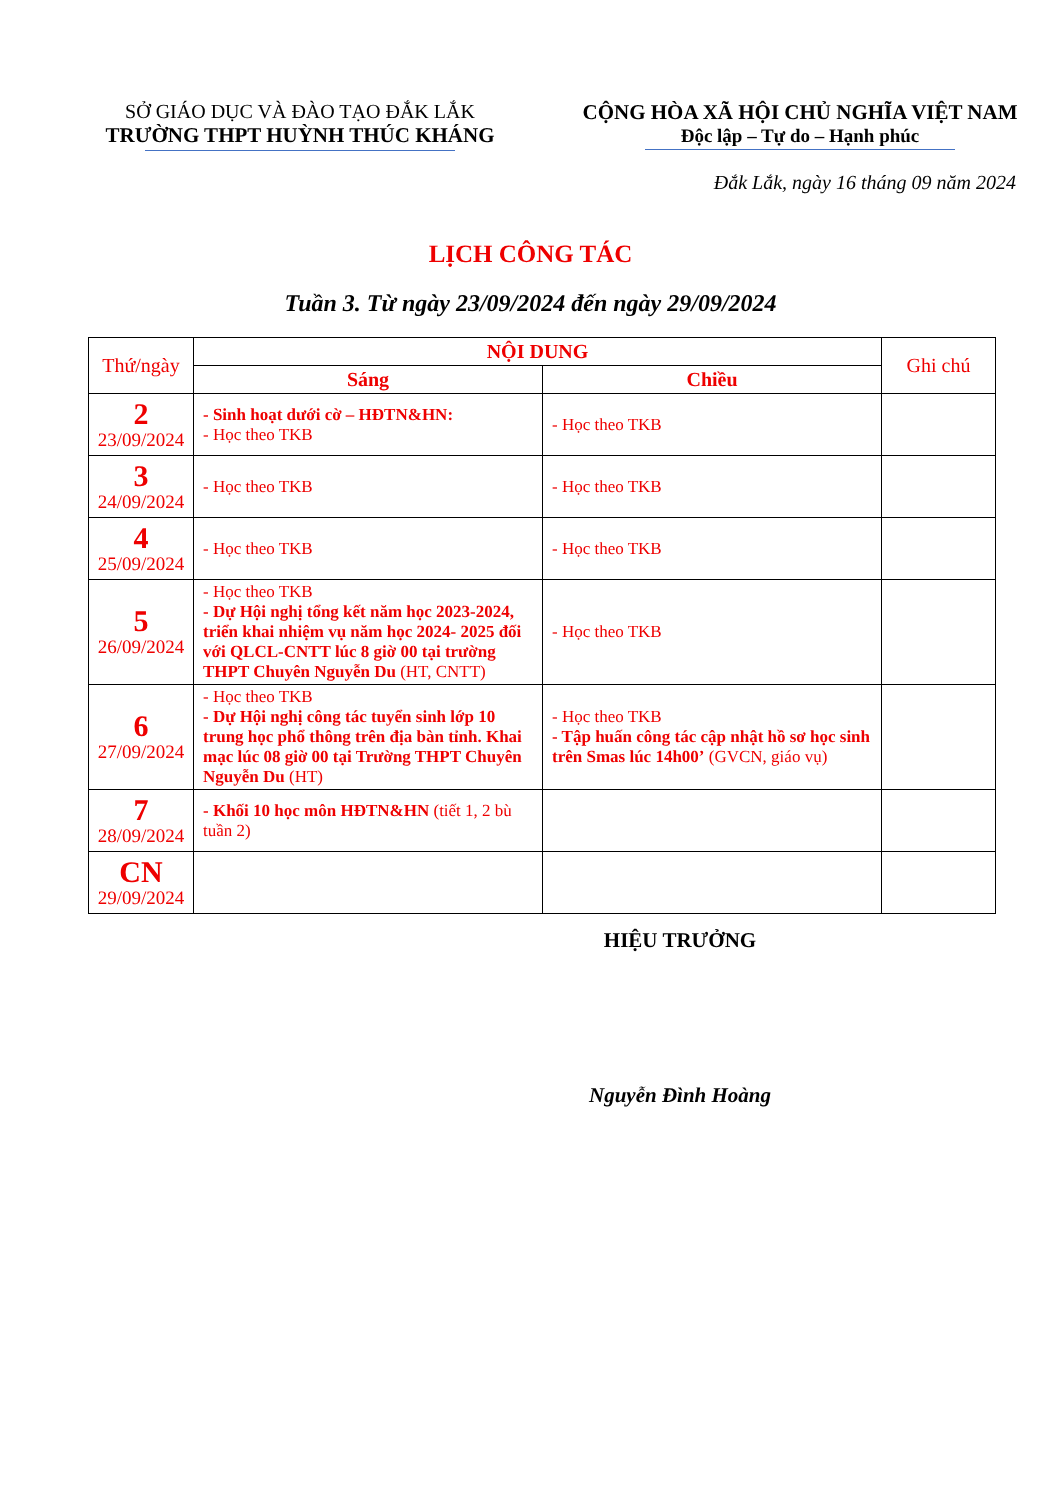SỞ GIÁO DỤC VÀ ĐÀO TẠO ĐẮK LẮK
TRƯỜNG THPT HUỲNH THÚC KHÁNG
CỘNG HÒA XÃ HỘI CHỦ NGHĨA VIỆT NAM
Độc lập – Tự do – Hạnh phúc
Đắk Lắk, ngày 16 tháng 09 năm 2024
LỊCH CÔNG TÁC
Tuần 3. Từ ngày 23/09/2024 đến ngày 29/09/2024
| Thứ/ngày | NỘI DUNG | | Ghi chú |
| --- | --- | --- | --- |
| | Sáng | Chiều | |
| 2 23/09/2024 | - Sinh hoạt dưới cờ – HĐTN&HN: - Học theo TKB | - Học theo TKB | |
| 3 24/09/2024 | - Học theo TKB | - Học theo TKB | |
| 4 25/09/2024 | - Học theo TKB | - Học theo TKB | |
| 5 26/09/2024 | - Học theo TKB - Dự Hội nghị tổng kết năm học 2023-2024, triển khai nhiệm vụ năm học 2024- 2025 đối với QLCL-CNTT lúc 8 giờ 00 tại trường THPT Chuyên Nguyễn Du (HT, CNTT) | - Học theo TKB | |
| 6 27/09/2024 | - Học theo TKB - Dự Hội nghị công tác tuyển sinh lớp 10 trung học phổ thông trên địa bàn tỉnh. Khai mạc lúc 08 giờ 00 tại Trường THPT Chuyên Nguyễn Du (HT) | - Học theo TKB - Tập huấn công tác cập nhật hồ sơ học sinh trên Smas lúc 14h00’ (GVCN, giáo vụ) | |
| 7 28/09/2024 | - Khối 10 học môn HĐTN&HN (tiết 1, 2 bù tuần 2) | | |
| CN 29/09/2024 | | | |
HIỆU TRƯỞNG
Nguyễn Đình Hoàng